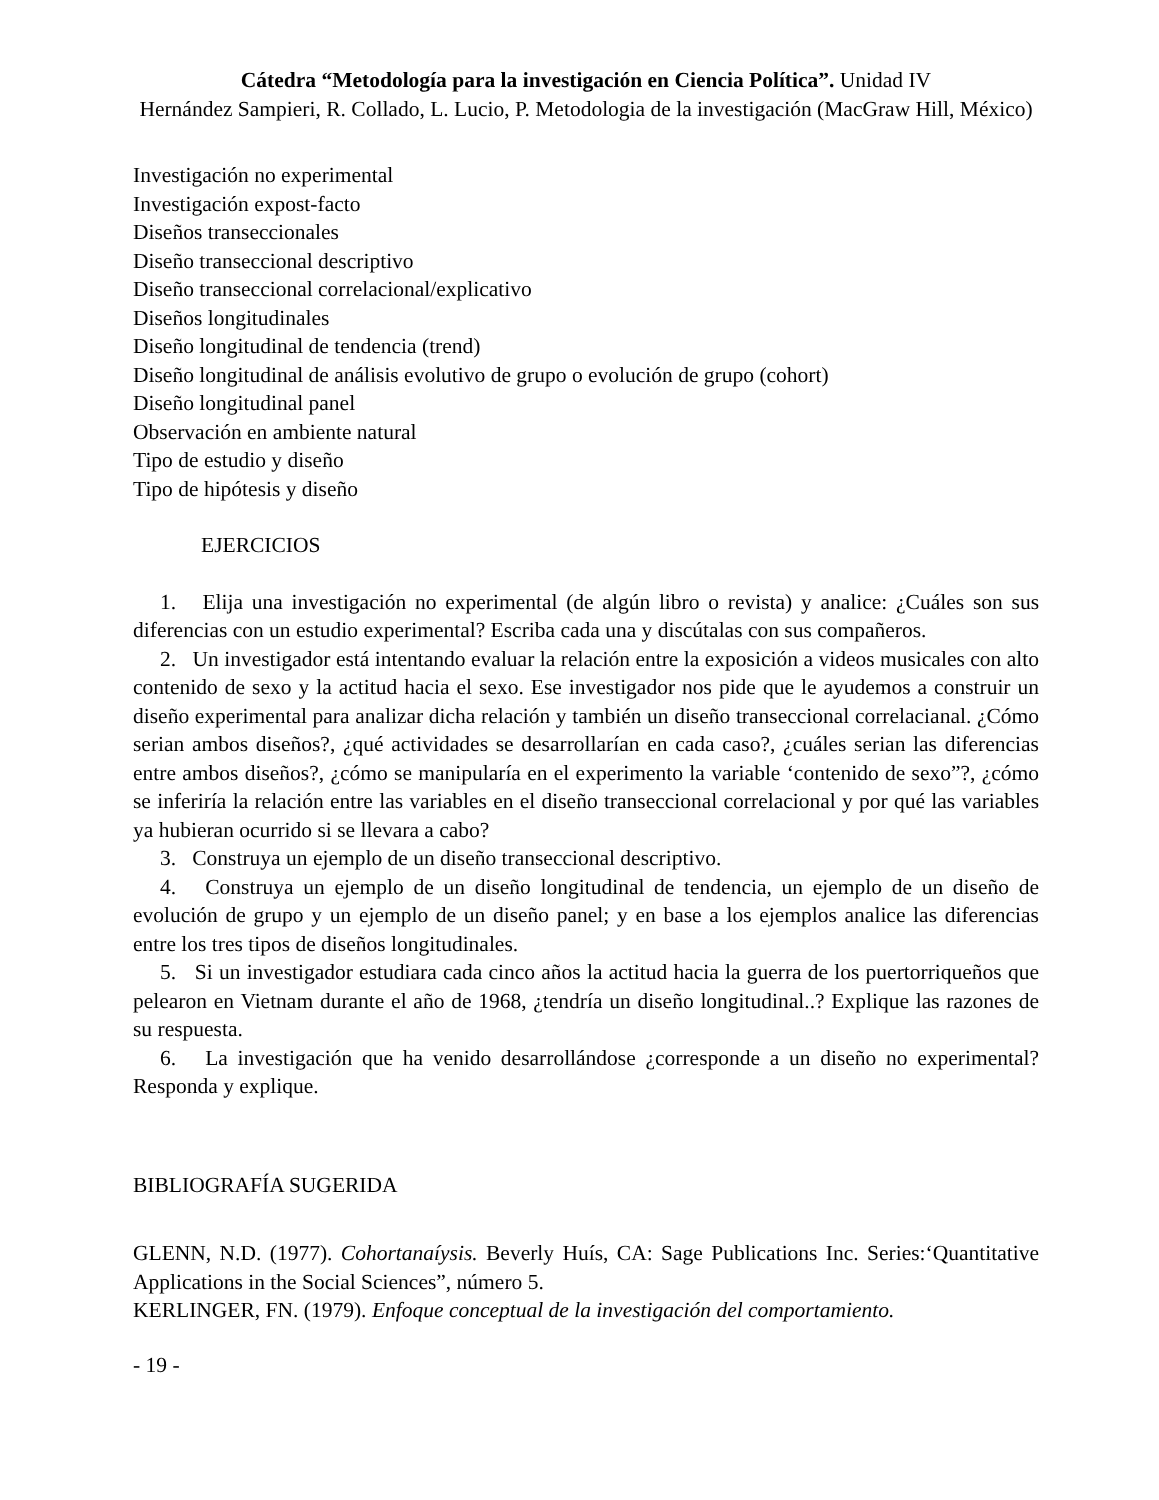Cátedra “Metodología para la investigación en Ciencia Política”. Unidad IV
Hernández Sampieri, R. Collado, L. Lucio, P. Metodologia de la investigación (MacGraw Hill, México)
Investigación no experimental
Investigación expost-facto
Diseños transeccionales
Diseño transeccional descriptivo
Diseño transeccional correlacional/explicativo
Diseños longitudinales
Diseño longitudinal de tendencia (trend)
Diseño longitudinal de análisis evolutivo de grupo o evolución de grupo (cohort)
Diseño longitudinal panel
Observación en ambiente natural
Tipo de estudio y diseño
Tipo de hipótesis y diseño
EJERCICIOS
1. Elija una investigación no experimental (de algún libro o revista) y analice: ¿Cuáles son sus diferencias con un estudio experimental? Escriba cada una y discútalas con sus compañeros.
2. Un investigador está intentando evaluar la relación entre la exposición a videos musicales con alto contenido de sexo y la actitud hacia el sexo. Ese investigador nos pide que le ayudemos a construir un diseño experimental para analizar dicha relación y también un diseño transeccional correlacianal. ¿Cómo serian ambos diseños?, ¿qué actividades se desarrollarían en cada caso?, ¿cuáles serian las diferencias entre ambos diseños?, ¿cómo se manipularía en el experimento la variable ‘contenido de sexo”?, ¿cómo se inferiría la relación entre las variables en el diseño transeccional correlacional y por qué las variables ya hubieran ocurrido si se llevara a cabo?
3. Construya un ejemplo de un diseño transeccional descriptivo.
4. Construya un ejemplo de un diseño longitudinal de tendencia, un ejemplo de un diseño de evolución de grupo y un ejemplo de un diseño panel; y en base a los ejemplos analice las diferencias entre los tres tipos de diseños longitudinales.
5. Si un investigador estudiara cada cinco años la actitud hacia la guerra de los puertorriqueños que pelearon en Vietnam durante el año de 1968, ¿tendría un diseño longitudinal..? Explique las razones de su respuesta.
6. La investigación que ha venido desarrollándose ¿corresponde a un diseño no experimental? Responda y explique.
BIBLIOGRAFÍA SUGERIDA
GLENN, N.D. (1977). Cohortanaíysis. Beverly Huís, CA: Sage Publications Inc. Series:‘Quantitative Applications in the Social Sciences”, número 5.
KERLINGER, FN. (1979). Enfoque conceptual de la investigación del comportamiento.
- 19 -